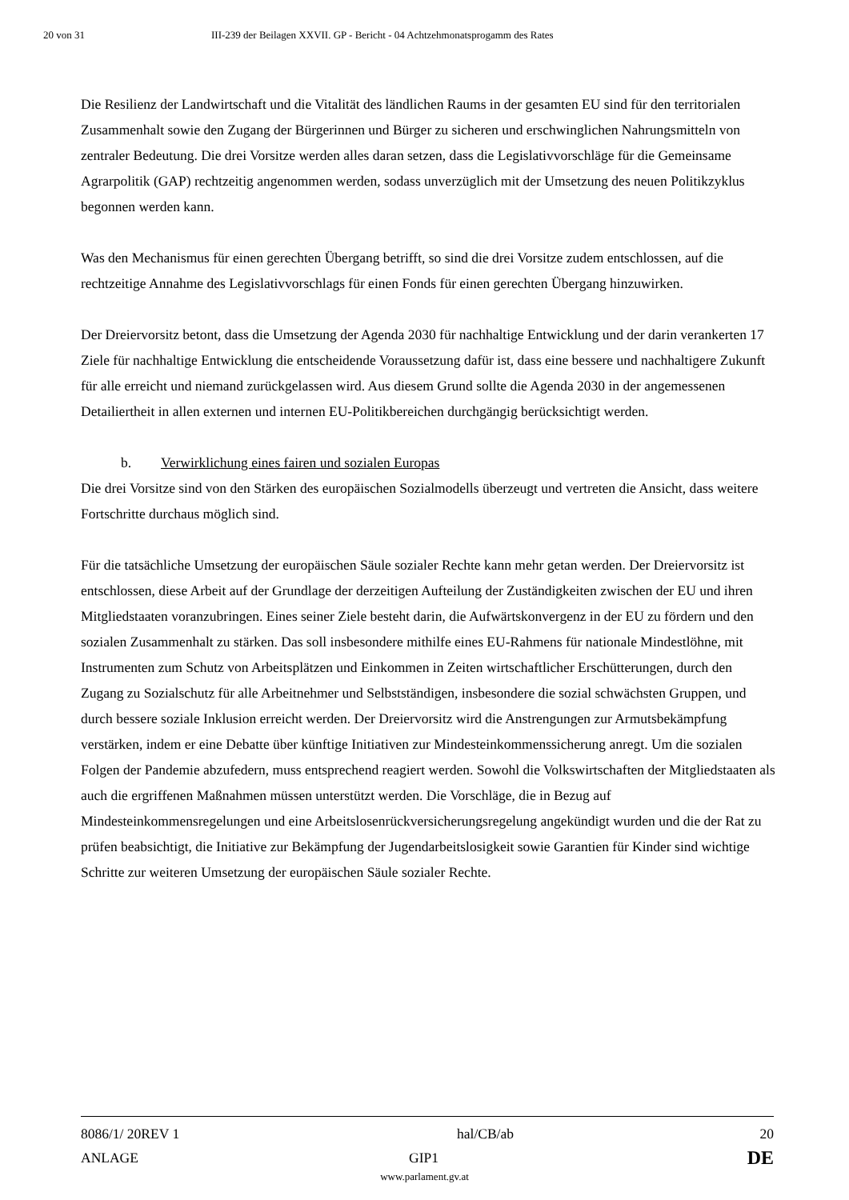20 von 31 III-239 der Beilagen XXVII. GP - Bericht - 04 Achtzehmonatsprogamm des Rates
Die Resilienz der Landwirtschaft und die Vitalität des ländlichen Raums in der gesamten EU sind für den territorialen Zusammenhalt sowie den Zugang der Bürgerinnen und Bürger zu sicheren und erschwinglichen Nahrungsmitteln von zentraler Bedeutung. Die drei Vorsitze werden alles daran setzen, dass die Legislativvorschläge für die Gemeinsame Agrarpolitik (GAP) rechtzeitig angenommen werden, sodass unverzüglich mit der Umsetzung des neuen Politikzyklus begonnen werden kann.
Was den Mechanismus für einen gerechten Übergang betrifft, so sind die drei Vorsitze zudem entschlossen, auf die rechtzeitige Annahme des Legislativvorschlags für einen Fonds für einen gerechten Übergang hinzuwirken.
Der Dreiervorsitz betont, dass die Umsetzung der Agenda 2030 für nachhaltige Entwicklung und der darin verankerten 17 Ziele für nachhaltige Entwicklung die entscheidende Voraussetzung dafür ist, dass eine bessere und nachhaltigere Zukunft für alle erreicht und niemand zurückgelassen wird. Aus diesem Grund sollte die Agenda 2030 in der angemessenen Detailiertheit in allen externen und internen EU-Politikbereichen durchgängig berücksichtigt werden.
b. Verwirklichung eines fairen und sozialen Europas
Die drei Vorsitze sind von den Stärken des europäischen Sozialmodells überzeugt und vertreten die Ansicht, dass weitere Fortschritte durchaus möglich sind.
Für die tatsächliche Umsetzung der europäischen Säule sozialer Rechte kann mehr getan werden. Der Dreiervorsitz ist entschlossen, diese Arbeit auf der Grundlage der derzeitigen Aufteilung der Zuständigkeiten zwischen der EU und ihren Mitgliedstaaten voranzubringen. Eines seiner Ziele besteht darin, die Aufwärtskonvergenz in der EU zu fördern und den sozialen Zusammenhalt zu stärken. Das soll insbesondere mithilfe eines EU-Rahmens für nationale Mindestlöhne, mit Instrumenten zum Schutz von Arbeitsplätzen und Einkommen in Zeiten wirtschaftlicher Erschütterungen, durch den Zugang zu Sozialschutz für alle Arbeitnehmer und Selbstständigen, insbesondere die sozial schwächsten Gruppen, und durch bessere soziale Inklusion erreicht werden. Der Dreiervorsitz wird die Anstrengungen zur Armutsbekämpfung verstärken, indem er eine Debatte über künftige Initiativen zur Mindesteinkommenssicherung anregt. Um die sozialen Folgen der Pandemie abzufedern, muss entsprechend reagiert werden. Sowohl die Volkswirtschaften der Mitgliedstaaten als auch die ergriffenen Maßnahmen müssen unterstützt werden. Die Vorschläge, die in Bezug auf Mindesteinkommensregelungen und eine Arbeitslosenrückversicherungsregelung angekündigt wurden und die der Rat zu prüfen beabsichtigt, die Initiative zur Bekämpfung der Jugendarbeitslosigkeit sowie Garantien für Kinder sind wichtige Schritte zur weiteren Umsetzung der europäischen Säule sozialer Rechte.
8086/1/ 20REV 1 hal/CB/ab 20
ANLAGE GIP1
DE
www.parlament.gv.at